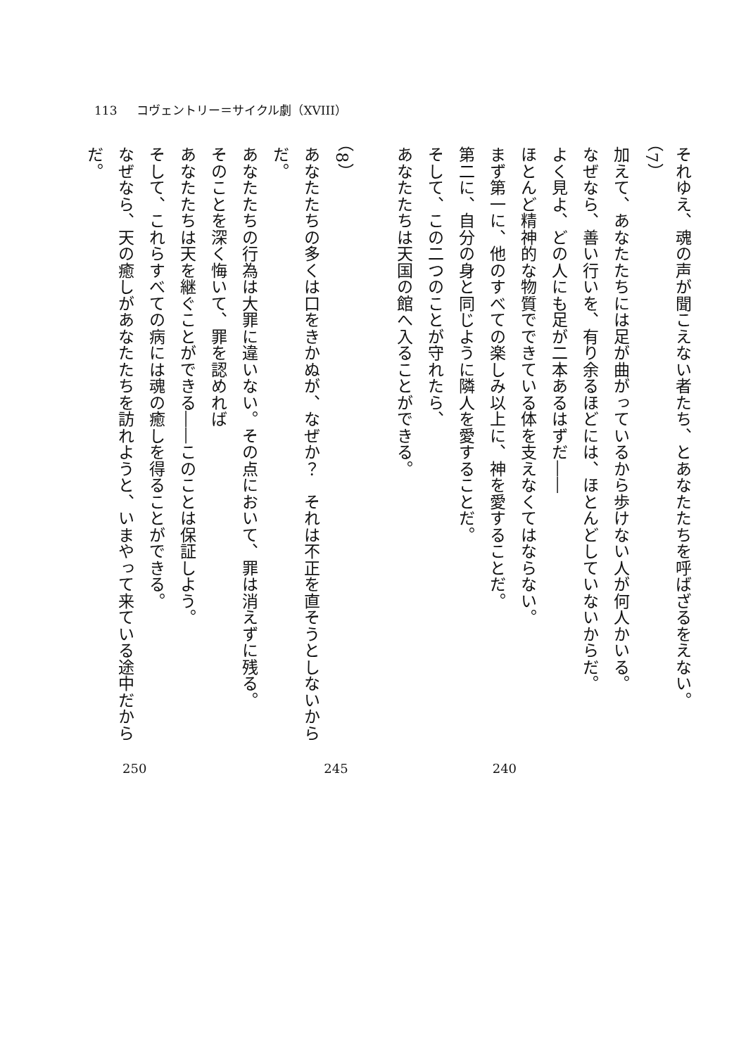113 コヴェントリー＝サイクル劇（XVIII）
それゆえ、魂の声が聞こえない者たち、とあなたたちを呼ばざるをえない。
（7）
加えて、あなたたちには足が曲がっているから歩けない人が何人かいる。
なぜなら、善い行いを、有り余るほどには、ほとんどしていないからだ。
よく見よ、どの人にも足が二本あるはずだ――
ほとんど精神的な物質でできている体を支えなくてはならない。
まず第一に、他のすべての楽しみ以上に、神を愛することだ。
第二に、自分の身と同じように隣人を愛することだ。
そして、この二つのことが守れたら、
あなたたちは天国の館へ入ることができる。
　
（8）
あなたたちの多くは口をきかぬが、なぜか？　それは不正を直そうとしないからだ。
あなたたちの行為は大罪に違いない。その点において、罪は消えずに残る。
そのことを深く悔いて、罪を認めれば
あなたたちは天を継ぐことができる――このことは保証しよう。
そして、これらすべての病には魂の癒しを得ることができる。
なぜなら、天の癒しがあなたたちを訪れようと、いまやって来ている途中だからだ。
250 245 240